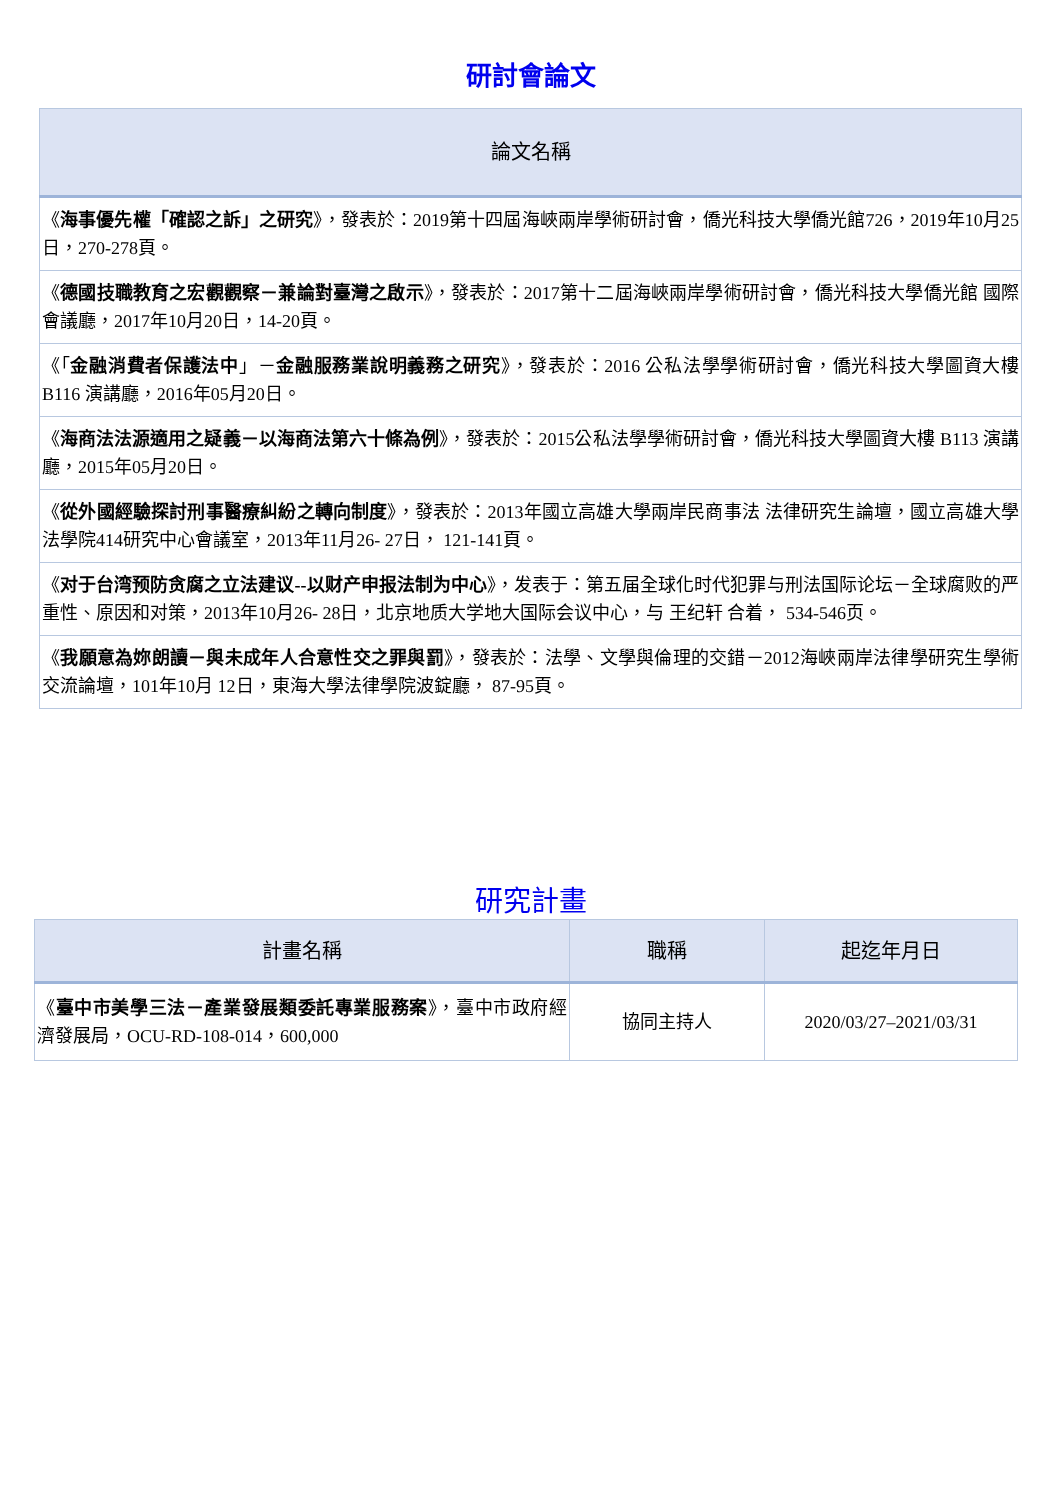研討會論文
| 論文名稱 |
| --- |
| 《 海事優先權「確認之訴」之研究 》，發表於：2019第十四屆海峽兩岸學術研討會，僑光科技大學僑光館726，2019年10月25日，270-278頁。 |
| 《 德國技職教育之宏觀觀察－兼論對臺灣之啟示 》，發表於：2017第十二屆海峽兩岸學術研討會，僑光科技大學僑光館 國際會議廳，2017年10月20日，14-20頁。 |
| 《「 金融消費者保護法中 」－ 金融服務業說明義務之研究 》，發表於：2016 公私法學學術研討會，僑光科技大學圖資大樓 B116 演講廳，2016年05月20日。 |
| 《 海商法法源適用之疑義－以海商法第六十條為例 》，發表於：2015公私法學學術研討會，僑光科技大學圖資大樓 B113 演講廳，2015年05月20日。 |
| 《 從外國經驗探討刑事醫療糾紛之轉向制度 》，發表於：2013年國立高雄大學兩岸民商事法 法律研究生論壇，國立高雄大學法學院414研究中心會議室，2013年11月26- 27日， 121-141頁。 |
| 《 对于台湾预防贪腐之立法建议--以财产申报法制为中心 》，发表于：第五届全球化时代犯罪与刑法国际论坛－全球腐败的严重性、原因和对策，2013年10月26- 28日，北京地质大学地大国际会议中心，与 王纪轩 合着， 534-546页。 |
| 《 我願意為妳朗讀－與未成年人合意性交之罪與罰 》，發表於：法學、文學與倫理的交錯－2012海峽兩岸法律學研究生學術交流論壇，101年10月 12日，東海大學法律學院波錠廳， 87-95頁。 |
研究計畫
| 計畫名稱 | 職稱 | 起迄年月日 |
| --- | --- | --- |
| 《 臺中市美學三法－產業發展類委託專業服務案 》，臺中市政府經濟發展局，OCU-RD-108-014，600,000 | 協同主持人 | 2020/03/27–2021/03/31 |